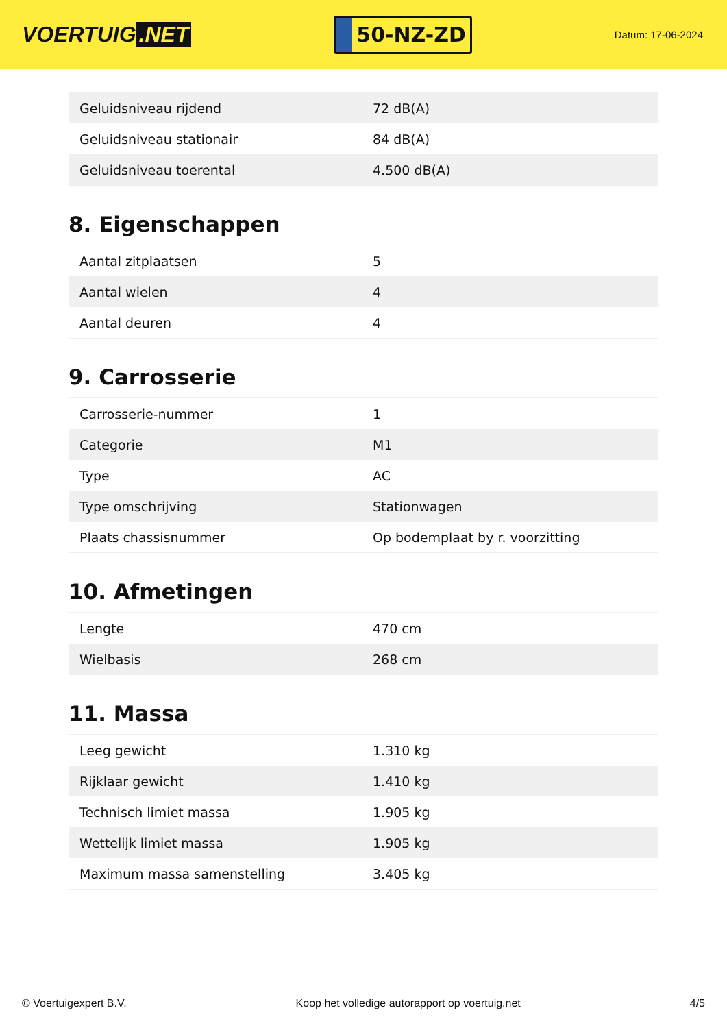VOERTUIG.NET
50-NZ-ZD
Datum: 17-06-2024
| Geluidsniveau rijdend | 72 dB(A) |
| Geluidsniveau stationair | 84 dB(A) |
| Geluidsniveau toerental | 4.500 dB(A) |
8. Eigenschappen
| Aantal zitplaatsen | 5 |
| Aantal wielen | 4 |
| Aantal deuren | 4 |
9. Carrosserie
| Carrosserie-nummer | 1 |
| Categorie | M1 |
| Type | AC |
| Type omschrijving | Stationwagen |
| Plaats chassisnummer | Op bodemplaat by r. voorzitting |
10. Afmetingen
| Lengte | 470 cm |
| Wielbasis | 268 cm |
11. Massa
| Leeg gewicht | 1.310 kg |
| Rijklaar gewicht | 1.410 kg |
| Technisch limiet massa | 1.905 kg |
| Wettelijk limiet massa | 1.905 kg |
| Maximum massa samenstelling | 3.405 kg |
© Voertuigexpert B.V. Koop het volledige autorapport op voertuig.net 4/5